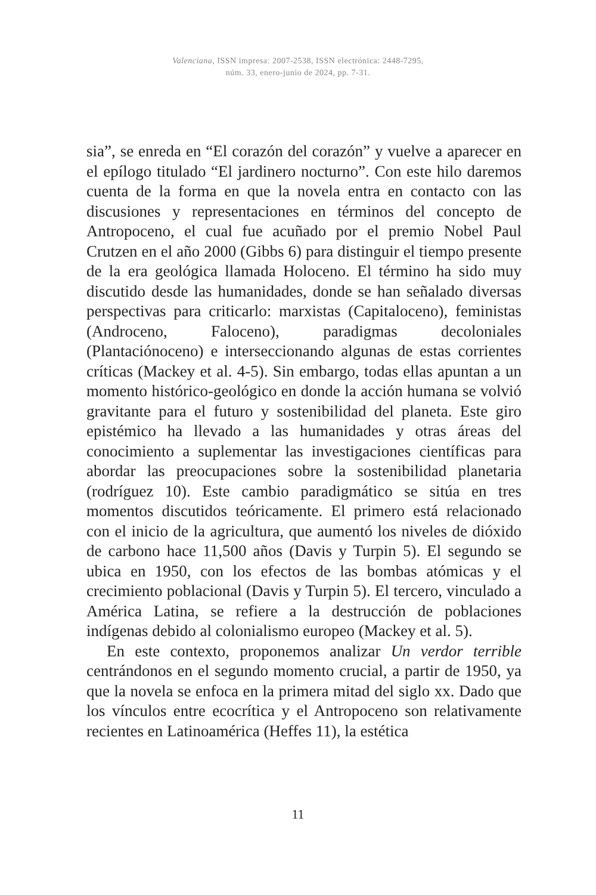Valenciana, ISSN impresa: 2007-2538, ISSN electrónica: 2448-7295,
núm. 33, enero-junio de 2024, pp. 7-31.
sia”, se enreda en “El corazón del corazón” y vuelve a aparecer en el epílogo titulado “El jardinero nocturno”. Con este hilo daremos cuenta de la forma en que la novela entra en contacto con las discusiones y representaciones en términos del concepto de Antropoceno, el cual fue acuñado por el premio Nobel Paul Crutzen en el año 2000 (Gibbs 6) para distinguir el tiempo presente de la era geológica llamada Holoceno. El término ha sido muy discutido desde las humanidades, donde se han señalado diversas perspectivas para criticarlo: marxistas (Capitaloceno), feministas (Androceno, Faloceno), paradigmas decoloniales (Plantaciónoceno) e interseccionando algunas de estas corrientes críticas (Mackey et al. 4-5). Sin embargo, todas ellas apuntan a un momento histórico-geológico en donde la acción humana se volvió gravitante para el futuro y sostenibilidad del planeta. Este giro epistémico ha llevado a las humanidades y otras áreas del conocimiento a suplementar las investigaciones científicas para abordar las preocupaciones sobre la sostenibilidad planetaria (rodríguez 10). Este cambio paradigmático se sitúa en tres momentos discutidos teóricamente. El primero está relacionado con el inicio de la agricultura, que aumentó los niveles de dióxido de carbono hace 11,500 años (Davis y Turpin 5). El segundo se ubica en 1950, con los efectos de las bombas atómicas y el crecimiento poblacional (Davis y Turpin 5). El tercero, vinculado a América Latina, se refiere a la destrucción de poblaciones indígenas debido al colonialismo europeo (Mackey et al. 5).
En este contexto, proponemos analizar Un verdor terrible centrándonos en el segundo momento crucial, a partir de 1950, ya que la novela se enfoca en la primera mitad del siglo xx. Dado que los vínculos entre ecocrítica y el Antropoceno son relativamente recientes en Latinoamérica (Heffes 11), la estética
11